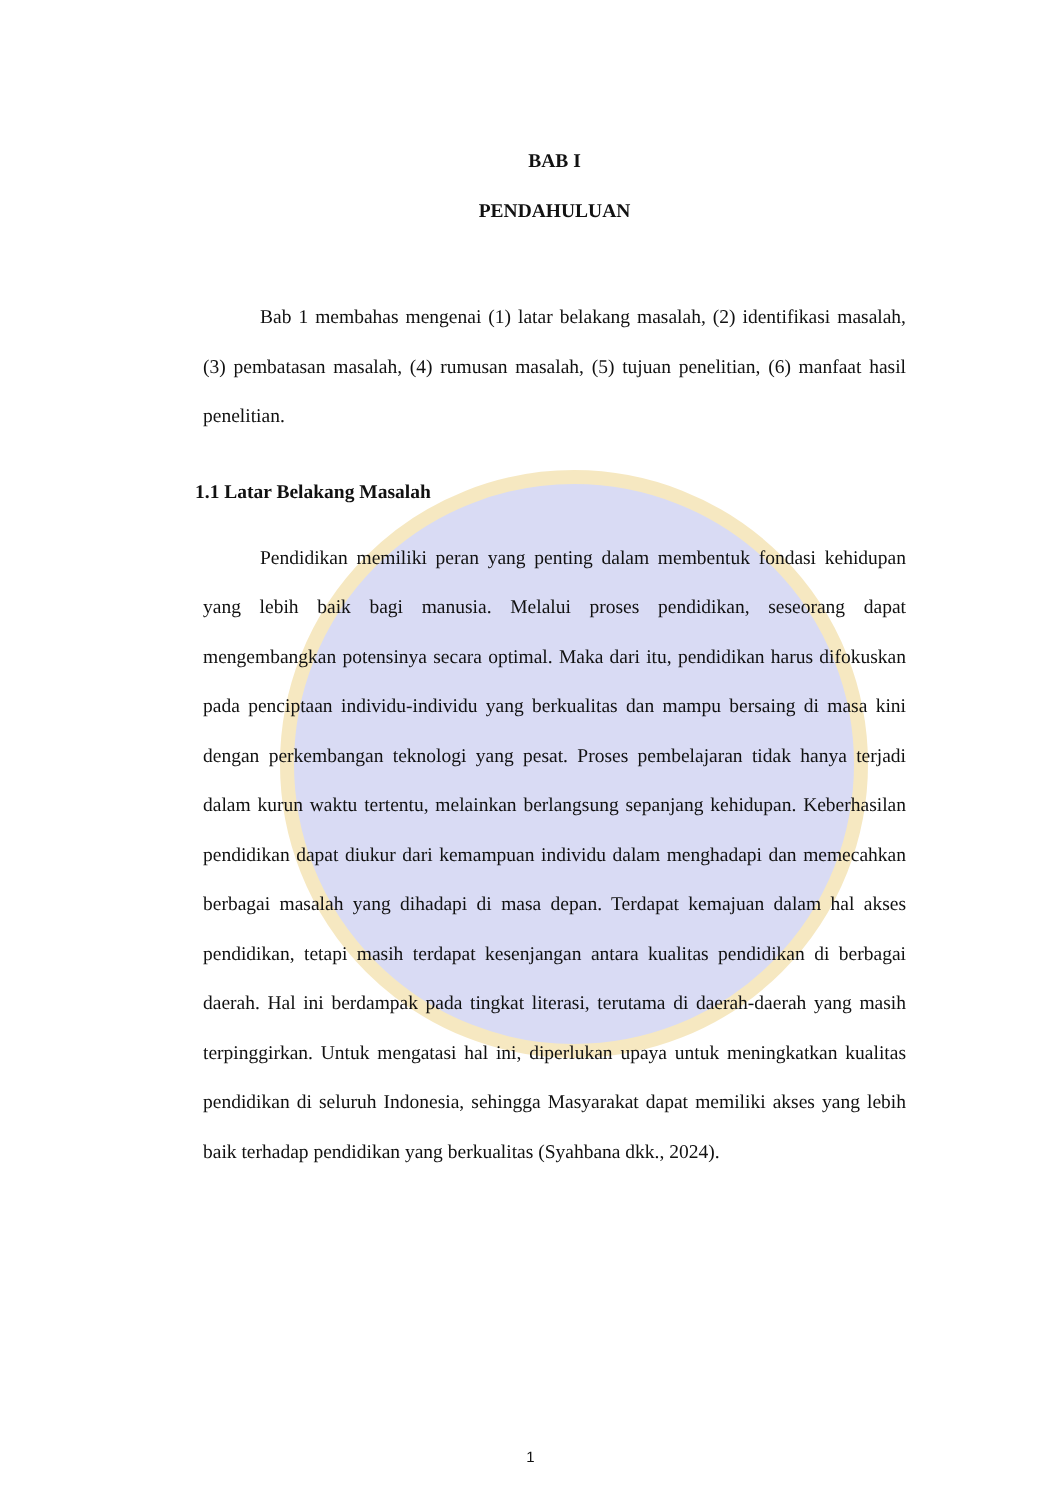BAB I
PENDAHULUAN
Bab 1 membahas mengenai (1) latar belakang masalah, (2) identifikasi masalah, (3) pembatasan masalah, (4) rumusan masalah, (5) tujuan penelitian, (6) manfaat hasil penelitian.
1.1 Latar Belakang Masalah
Pendidikan memiliki peran yang penting dalam membentuk fondasi kehidupan yang lebih baik bagi manusia. Melalui proses pendidikan, seseorang dapat mengembangkan potensinya secara optimal. Maka dari itu, pendidikan harus difokuskan pada penciptaan individu-individu yang berkualitas dan mampu bersaing di masa kini dengan perkembangan teknologi yang pesat. Proses pembelajaran tidak hanya terjadi dalam kurun waktu tertentu, melainkan berlangsung sepanjang kehidupan. Keberhasilan pendidikan dapat diukur dari kemampuan individu dalam menghadapi dan memecahkan berbagai masalah yang dihadapi di masa depan. Terdapat kemajuan dalam hal akses pendidikan, tetapi masih terdapat kesenjangan antara kualitas pendidikan di berbagai daerah. Hal ini berdampak pada tingkat literasi, terutama di daerah-daerah yang masih terpinggirkan. Untuk mengatasi hal ini, diperlukan upaya untuk meningkatkan kualitas pendidikan di seluruh Indonesia, sehingga Masyarakat dapat memiliki akses yang lebih baik terhadap pendidikan yang berkualitas (Syahbana dkk., 2024).
1